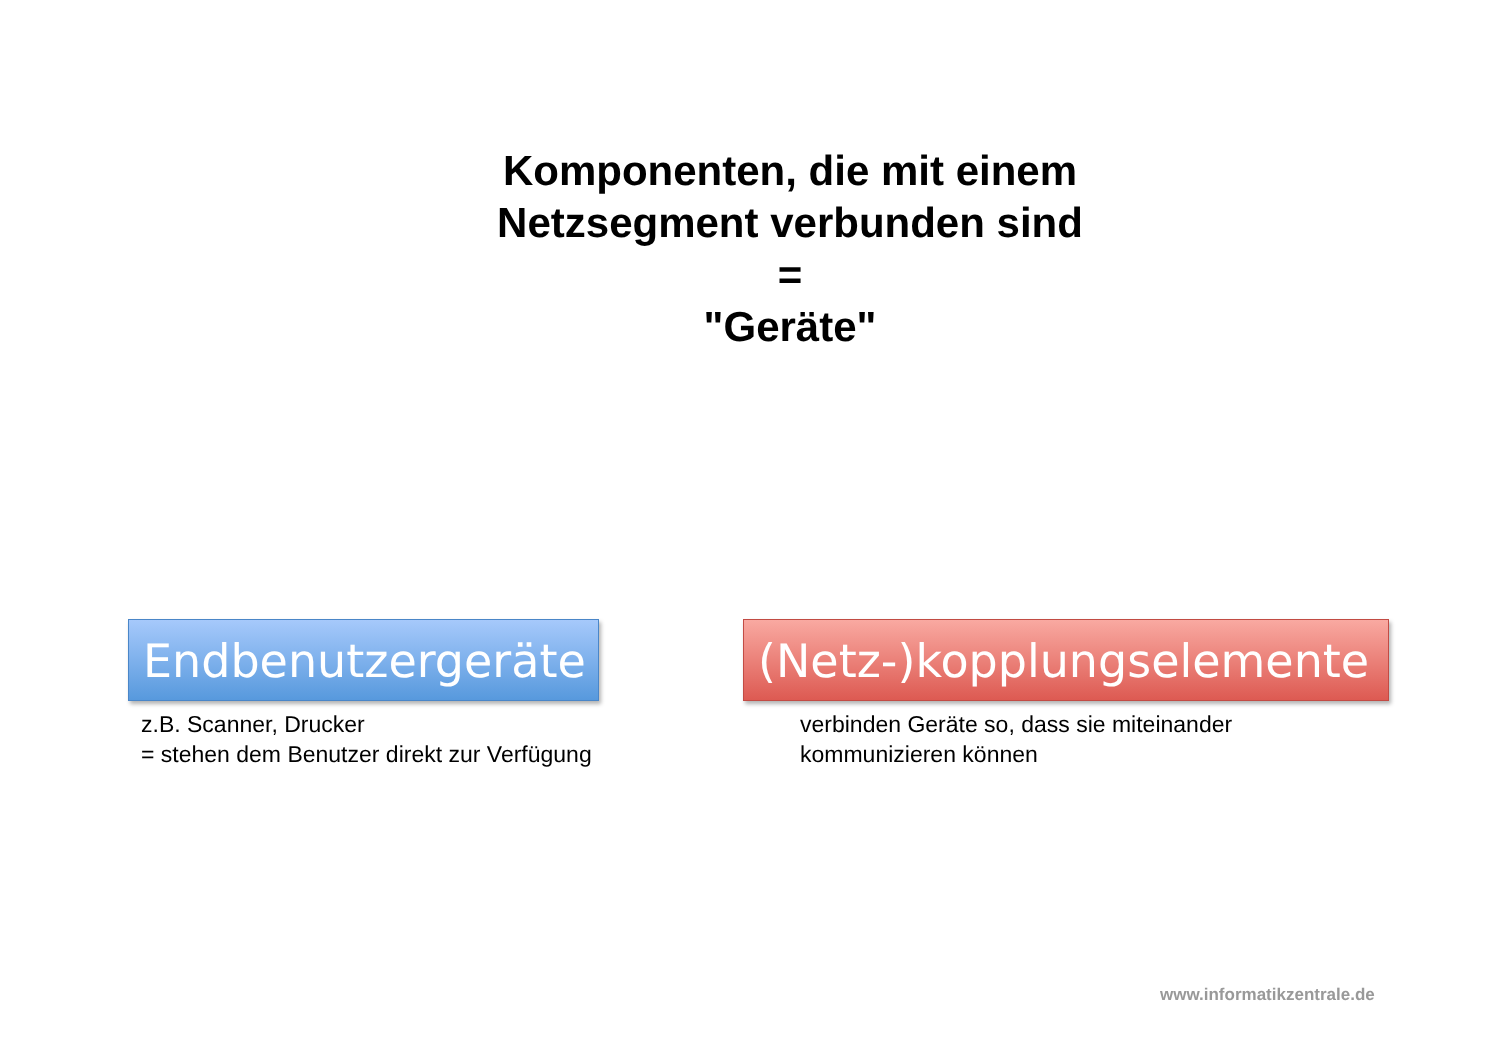Komponenten, die mit einem
Netzsegment verbunden sind
=
"Geräte"
Endbenutzergeräte
z.B. Scanner, Drucker
= stehen dem Benutzer direkt zur Verfügung
(Netz-)kopplungselemente
verbinden Geräte so, dass sie miteinander
kommunizieren können
www.informatikzentrale.de